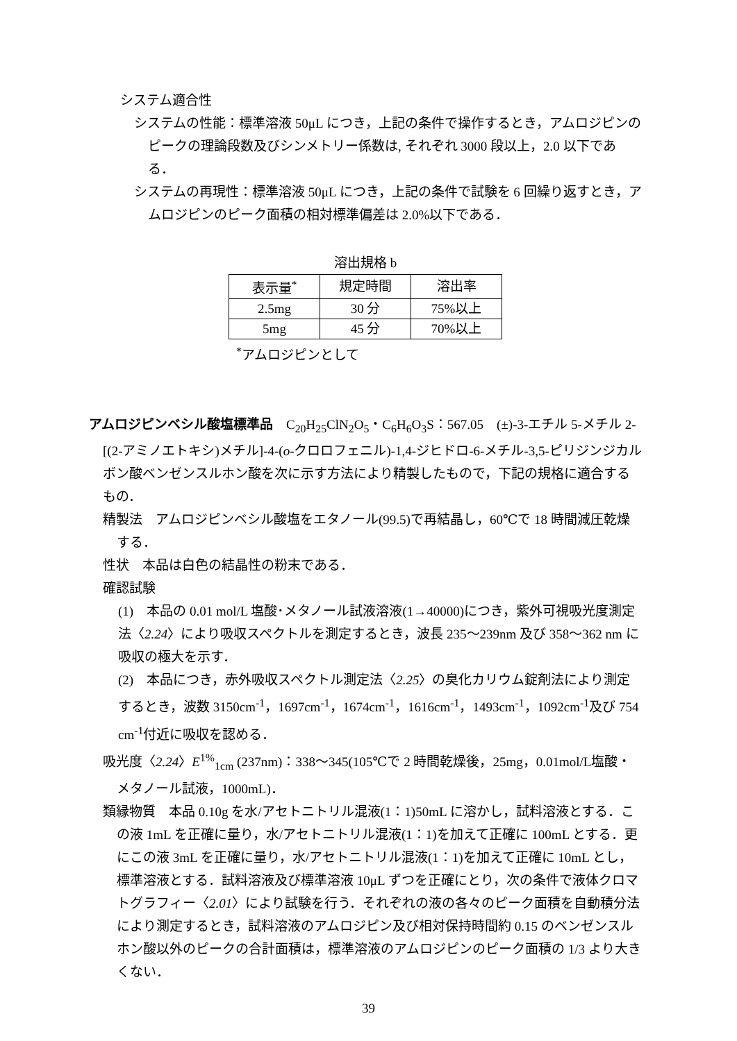システム適合性
システムの性能：標準溶液 50μL につき，上記の条件で操作するとき，アムロジピンのピークの理論段数及びシンメトリー係数は, それぞれ 3000 段以上，2.0 以下である．
システムの再現性：標準溶液 50μL につき，上記の条件で試験を 6 回繰り返すとき，アムロジピンのピーク面積の相対標準偏差は 2.0%以下である．
溶出規格 b
| 表示量<sup>*</sup> | 規定時間 | 溶出率 |
| 2.5mg | 30 分 | 75%以上 |
| 5mg | 45 分 | 70%以上 |
<sup>*</sup> アムロジピンとして
アムロジピンベシル酸塩標準品　C<sub>20</sub>H<sub>25</sub>ClN<sub>2</sub>O<sub>5</sub>・C<sub>6</sub>H<sub>6</sub>O<sub>3</sub>S：567.05　(±)-3-エチル 5-メチル 2-[(2-アミノエトキシ)メチル]-4-(o-クロロフェニル)-1,4-ジヒドロ-6-メチル-3,5-ピリジンジカルボン酸ベンゼンスルホン酸を次に示す方法により精製したもので，下記の規格に適合するもの．
精製法　アムロジピンベシル酸塩をエタノール(99.5)で再結晶し，60℃で 18 時間減圧乾燥する．
性状　本品は白色の結晶性の粉末である．
確認試験
(1)　本品の 0.01 mol/L 塩酸･メタノール試液溶液(1→40000)につき，紫外可視吸光度測定法〈2.24〉により吸収スペクトルを測定するとき，波長 235～239nm 及び 358～362 nm に吸収の極大を示す．
(2)　本品につき，赤外吸収スペクトル測定法〈2.25〉の臭化カリウム錠剤法により測定するとき，波数 3150cm<sup>-1</sup>，1697cm<sup>-1</sup>，1674cm<sup>-1</sup>，1616cm<sup>-1</sup>，1493cm<sup>-1</sup>，1092cm<sup>-1</sup>及び 754 cm<sup>-1</sup>付近に吸収を認める．
吸光度〈2.24〉E<sup>1%</sup><sub>1cm</sub> (237nm)：338～345(105℃で 2 時間乾燥後，25mg，0.01mol/L塩酸・メタノール試液，1000mL)．
類縁物質　本品 0.10g を水/アセトニトリル混液(1：1)50mL に溶かし，試料溶液とする．この液 1mL を正確に量り，水/アセトニトリル混液(1：1)を加えて正確に 100mL とする．更にこの液 3mL を正確に量り，水/アセトニトリル混液(1：1)を加えて正確に 10mL とし，標準溶液とする．試料溶液及び標準溶液 10μL ずつを正確にとり，次の条件で液体クロマトグラフィー〈2.01〉により試験を行う．それぞれの液の各々のピーク面積を自動積分法により測定するとき，試料溶液のアムロジピン及び相対保持時間約 0.15 のベンゼンスルホン酸以外のピークの合計面積は，標準溶液のアムロジピンのピーク面積の 1/3 より大きくない．
39